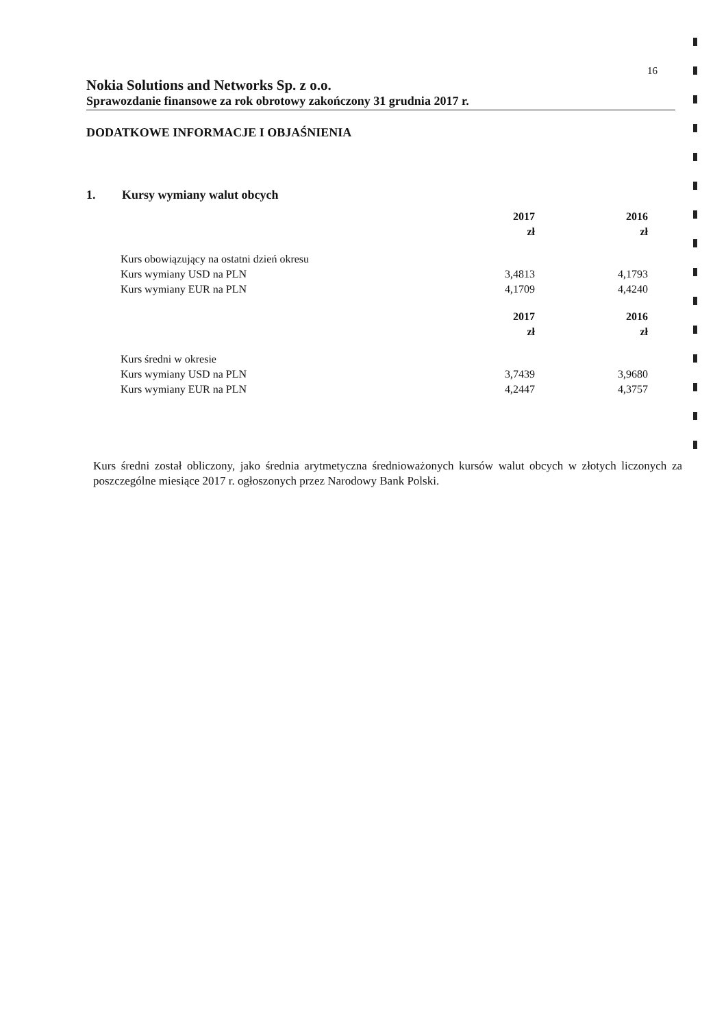16
Nokia Solutions and Networks Sp. z o.o.
Sprawozdanie finansowe za rok obrotowy zakończony 31 grudnia 2017 r.
DODATKOWE INFORMACJE I OBJAŚNIENIA
1. Kursy wymiany walut obcych
| | 2017 | 2016 |
| | zł | zł |
| Kurs obowiązujący na ostatni dzień okresu | | |
| Kurs wymiany USD na PLN | 3,4813 | 4,1793 |
| Kurs wymiany EUR na PLN | 4,1709 | 4,4240 |
| | 2017 | 2016 |
| | zł | zł |
| Kurs średni w okresie | | |
| Kurs wymiany USD na PLN | 3,7439 | 3,9680 |
| Kurs wymiany EUR na PLN | 4,2447 | 4,3757 |
Kurs średni został obliczony, jako średnia arytmetyczna średnioważonych kursów walut obcych w złotych liczonych za poszczególne miesiące 2017 r. ogłoszonych przez Narodowy Bank Polski.